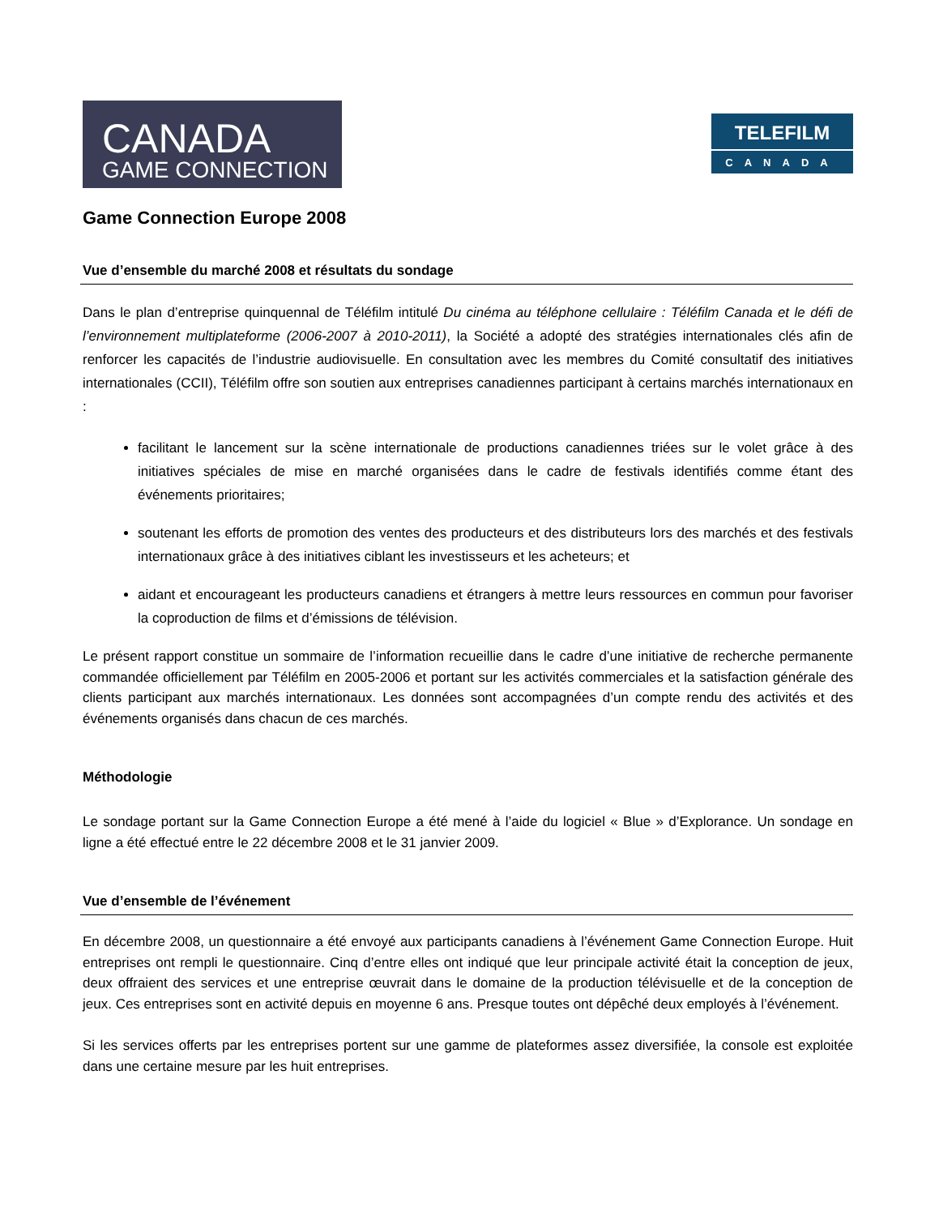CANADA
GAME CONNECTION
TELEFILM
CANADA
Game Connection Europe 2008
Vue d’ensemble du marché 2008 et résultats du sondage
Dans le plan d’entreprise quinquennal de Téléfilm intitulé Du cinéma au téléphone cellulaire : Téléfilm Canada et le défi de l’environnement multiplateforme (2006-2007 à 2010-2011), la Société a adopté des stratégies internationales clés afin de renforcer les capacités de l’industrie audiovisuelle. En consultation avec les membres du Comité consultatif des initiatives internationales (CCII), Téléfilm offre son soutien aux entreprises canadiennes participant à certains marchés internationaux en :
facilitant le lancement sur la scène internationale de productions canadiennes triées sur le volet grâce à des initiatives spéciales de mise en marché organisées dans le cadre de festivals identifiés comme étant des événements prioritaires;
soutenant les efforts de promotion des ventes des producteurs et des distributeurs lors des marchés et des festivals internationaux grâce à des initiatives ciblant les investisseurs et les acheteurs; et
aidant et encourageant les producteurs canadiens et étrangers à mettre leurs ressources en commun pour favoriser la coproduction de films et d’émissions de télévision.
Le présent rapport constitue un sommaire de l’information recueillie dans le cadre d’une initiative de recherche permanente commandée officiellement par Téléfilm en 2005-2006 et portant sur les activités commerciales et la satisfaction générale des clients participant aux marchés internationaux. Les données sont accompagnées d’un compte rendu des activités et des événements organisés dans chacun de ces marchés.
Méthodologie
Le sondage portant sur la Game Connection Europe a été mené à l’aide du logiciel « Blue » d’Explorance. Un sondage en ligne a été effectué entre le 22 décembre 2008 et le 31 janvier 2009.
Vue d’ensemble de l’événement
En décembre 2008, un questionnaire a été envoyé aux participants canadiens à l’événement Game Connection Europe. Huit entreprises ont rempli le questionnaire. Cinq d’entre elles ont indiqué que leur principale activité était la conception de jeux, deux offraient des services et une entreprise œuvrait dans le domaine de la production télévisuelle et de la conception de jeux. Ces entreprises sont en activité depuis en moyenne 6 ans. Presque toutes ont dépêché deux employés à l’événement.
Si les services offerts par les entreprises portent sur une gamme de plateformes assez diversifiée, la console est exploitée dans une certaine mesure par les huit entreprises.